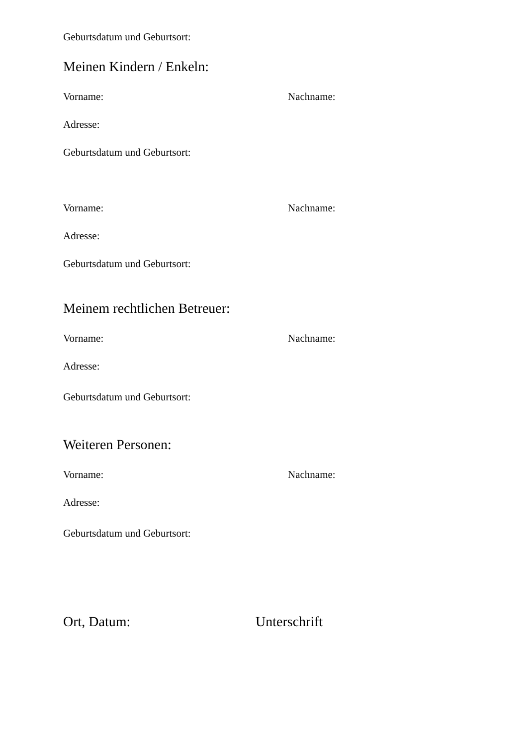Geburtsdatum und Geburtsort:
Meinen Kindern / Enkeln:
Vorname: Nachname:
Adresse:
Geburtsdatum und Geburtsort:
Vorname: Nachname:
Adresse:
Geburtsdatum und Geburtsort:
Meinem rechtlichen Betreuer:
Vorname: Nachname:
Adresse:
Geburtsdatum und Geburtsort:
Weiteren Personen:
Vorname: Nachname:
Adresse:
Geburtsdatum und Geburtsort:
Ort, Datum: Unterschrift